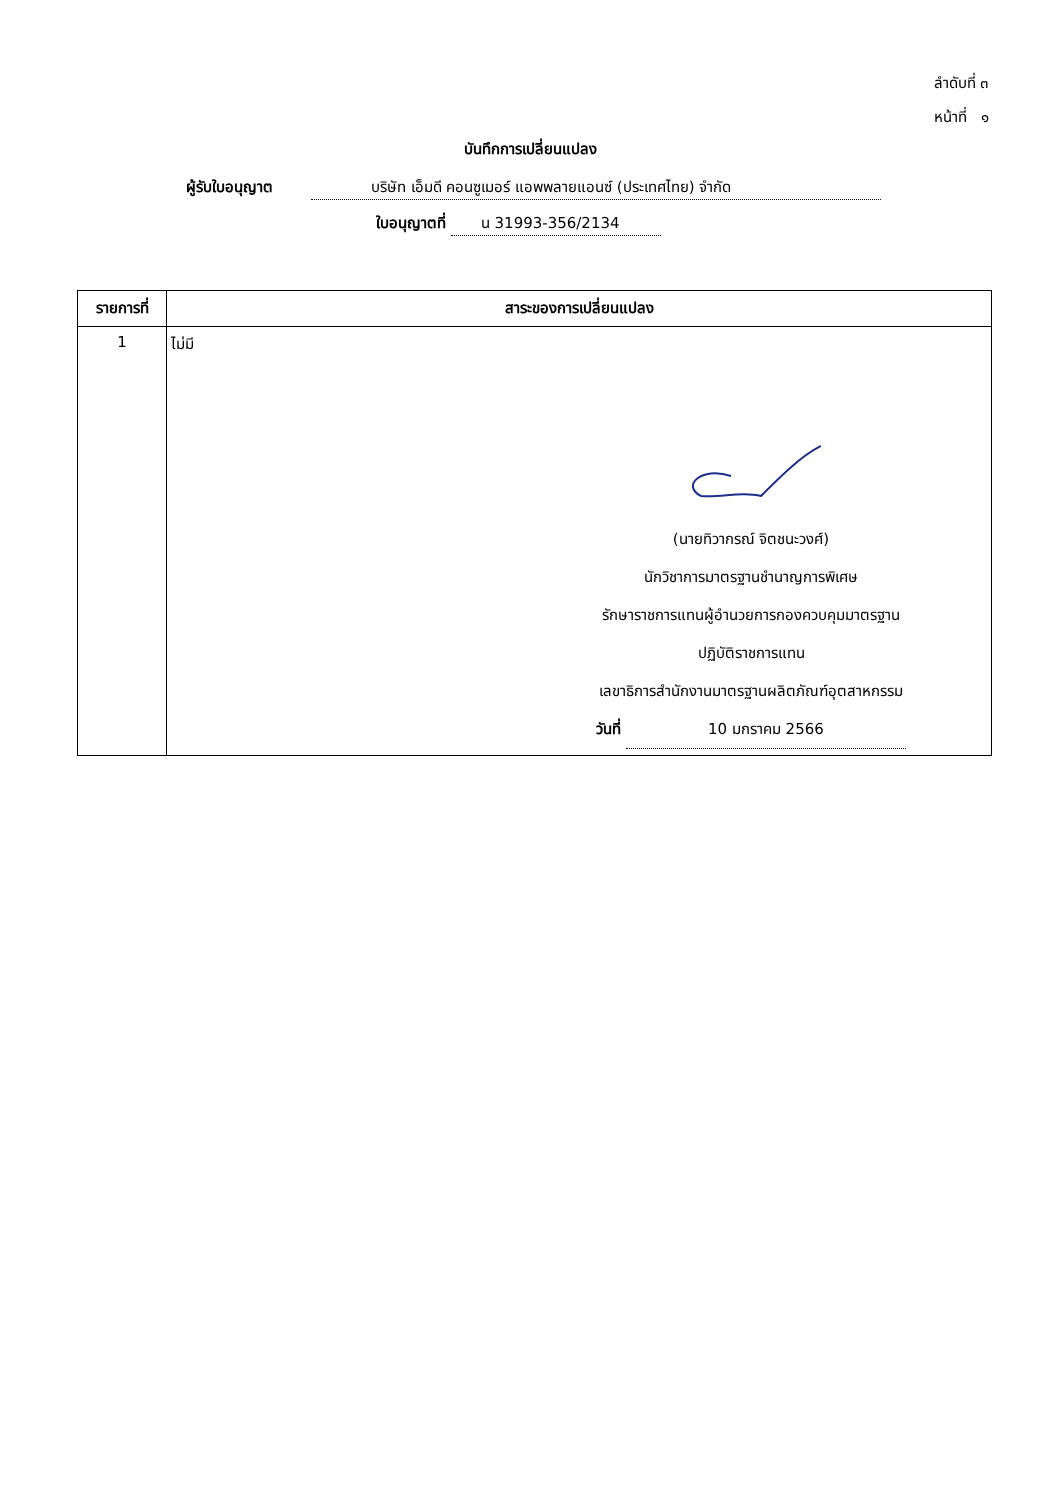ลำดับที่ ๓
หน้าที่ ๑
บันทึกการเปลี่ยนแปลง
ผู้รับใบอนุญาต บริษัท เอ็มดี คอนซูเมอร์ แอพพลายแอนซ์ (ประเทศไทย) จำกัด
ใบอนุญาตที่ น 31993-356/2134
| รายการที่ | สาระของการเปลี่ยนแปลง |
| --- | --- |
| 1 | ไม่มี (นายทิวากรณ์ จิตชนะวงศ์) นักวิชาการมาตรฐานชำนาญการพิเศษ รักษาราชการแทนผู้อำนวยการกองควบคุมมาตรฐาน ปฏิบัติราชการแทน เลขาธิการสำนักงานมาตรฐานผลิตภัณฑ์อุตสาหกรรม วันที่ 10 มกราคม 2566 |